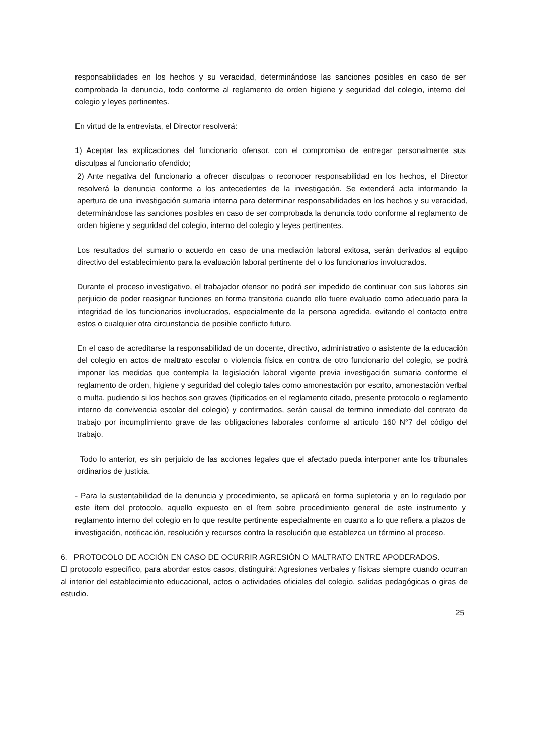responsabilidades en los hechos y su veracidad, determinándose las sanciones posibles en caso de ser comprobada la denuncia, todo conforme al reglamento de orden higiene y seguridad del colegio, interno del colegio y leyes pertinentes.
En virtud de la entrevista, el Director resolverá:
1) Aceptar las explicaciones del funcionario ofensor, con el compromiso de entregar personalmente sus disculpas al funcionario ofendido;
2) Ante negativa del funcionario a ofrecer disculpas o reconocer responsabilidad en los hechos, el Director resolverá la denuncia conforme a los antecedentes de la investigación. Se extenderá acta informando la apertura de una investigación sumaria interna para determinar responsabilidades en los hechos y su veracidad, determinándose las sanciones posibles en caso de ser comprobada la denuncia todo conforme al reglamento de orden higiene y seguridad del colegio, interno del colegio y leyes pertinentes.
Los resultados del sumario o acuerdo en caso de una mediación laboral exitosa, serán derivados al equipo directivo del establecimiento para la evaluación laboral pertinente del o los funcionarios involucrados.
Durante el proceso investigativo, el trabajador ofensor no podrá ser impedido de continuar con sus labores sin perjuicio de poder reasignar funciones en forma transitoria cuando ello fuere evaluado como adecuado para la integridad de los funcionarios involucrados, especialmente de la persona agredida, evitando el contacto entre estos o cualquier otra circunstancia de posible conflicto futuro.
En el caso de acreditarse la responsabilidad de un docente, directivo, administrativo o asistente de la educación del colegio en actos de maltrato escolar o violencia física en contra de otro funcionario del colegio, se podrá imponer las medidas que contempla la legislación laboral vigente previa investigación sumaria conforme el reglamento de orden, higiene y seguridad del colegio tales como amonestación por escrito, amonestación verbal o multa, pudiendo si los hechos son graves (tipificados en el reglamento citado, presente protocolo o reglamento interno de convivencia escolar del colegio) y confirmados, serán causal de termino inmediato del contrato de trabajo por incumplimiento grave de las obligaciones laborales conforme al artículo 160 N°7 del código del trabajo.
Todo lo anterior, es sin perjuicio de las acciones legales que el afectado pueda interponer ante los tribunales ordinarios de justicia.
- Para la sustentabilidad de la denuncia y procedimiento, se aplicará en forma supletoria y en lo regulado por este ítem del protocolo, aquello expuesto en el ítem sobre procedimiento general de este instrumento y reglamento interno del colegio en lo que resulte pertinente especialmente en cuanto a lo que refiera a plazos de investigación, notificación, resolución y recursos contra la resolución que establezca un término al proceso.
6. PROTOCOLO DE ACCIÓN EN CASO DE OCURRIR AGRESIÓN O MALTRATO ENTRE APODERADOS.
El protocolo específico, para abordar estos casos, distinguirá: Agresiones verbales y físicas siempre cuando ocurran al interior del establecimiento educacional, actos o actividades oficiales del colegio, salidas pedagógicas o giras de estudio.
25